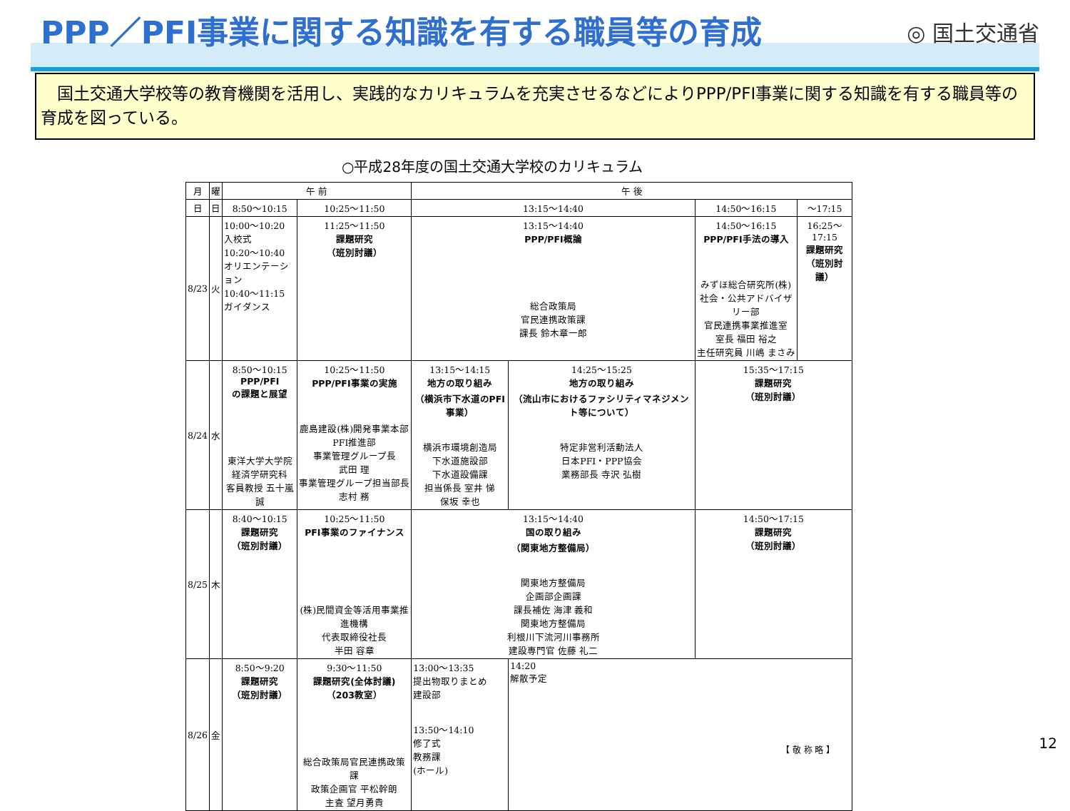PPP／PFI事業に関する知識を有する職員等の育成
◎ 国土交通省
　国土交通大学校等の教育機関を活用し、実践的なカリキュラムを充実させるなどによりPPP/PFI事業に関する知識を有する職員等の育成を図っている。
○平成28年度の国土交通大学校のカリキュラム
| 月 | 曜 | 午 前 | | | 午 後 | | | |
| --- | --- | --- | --- | --- | --- | --- | --- | --- |
| 日 | 日 | 8:50～10:15 | 10:25～11:50 | | 13:15～14:40 | | 14:50～16:15 | ～17:15 |
| 8/23 | 火 | 10:00～10:20 入校式 10:20～10:40 オリエンテーション 10:40～11:15 ガイダンス | | 11:25～11:50 課題研究 （班別討議） | 13:15～14:40 PPP/PFI概論 総合政策局 官民連携政策課 課長 鈴木章一郎 | | 14:50～16:15 PPP/PFI手法の導入 みずほ総合研究所(株) 社会・公共アドバイザリー部 官民連携事業推進室 室長 福田 裕之 主任研究員 川嶋 まさみ | 16:25～17:15 課題研究 （班別討議） |
| 8/24 | 水 | 8:50～10:15 PPP/PFI の課題と展望 東洋大学大学院 経済学研究科 客員教授 五十嵐 誠 | 10:25～11:50 PPP/PFI事業の実施 鹿島建設(株)開発事業本部 PFI推進部 事業管理グループ長 武田 理 事業管理グループ担当部長 志村 務 | | 13:15～14:15 地方の取り組み （横浜市下水道のPFI事業） 横浜市環境創造局 下水道施設部 下水道設備課 担当係長 室井 悌 保坂 幸也 | 14:25～15:25 地方の取り組み （流山市におけるファシリティマネジメント等について） 特定非営利活動法人 日本PFI・PPP協会 業務部長 寺沢 弘樹 | 15:35～17:15 課題研究 （班別討議） | |
| 8/25 | 木 | 8:40～10:15 課題研究 （班別討議） | 10:25～11:50 PFI事業のファイナンス (株)民間資金等活用事業推進機構 代表取締役社長 半田 容章 | | 13:15～14:40 国の取り組み （関東地方整備局） 関東地方整備局 企画部企画課 課長補佐 海津 義和 関東地方整備局 利根川下流河川事務所 建設専門官 佐藤 礼二 | | 14:50～17:15 課題研究 （班別討議） | |
| 8/26 | 金 | 8:50～9:20 課題研究 （班別討議） | 9:30～11:50 課題研究(全体討議) （203教室） 総合政策局官民連携政策課 政策企画官 平松幹朗 主査 望月勇貴 | | 13:00～13:35 提出物取りまとめ 建設部 13:50～14:10 修了式 教務課 (ホール) | 14:20 解散予定 | | |
【 敬 称 略 】 12